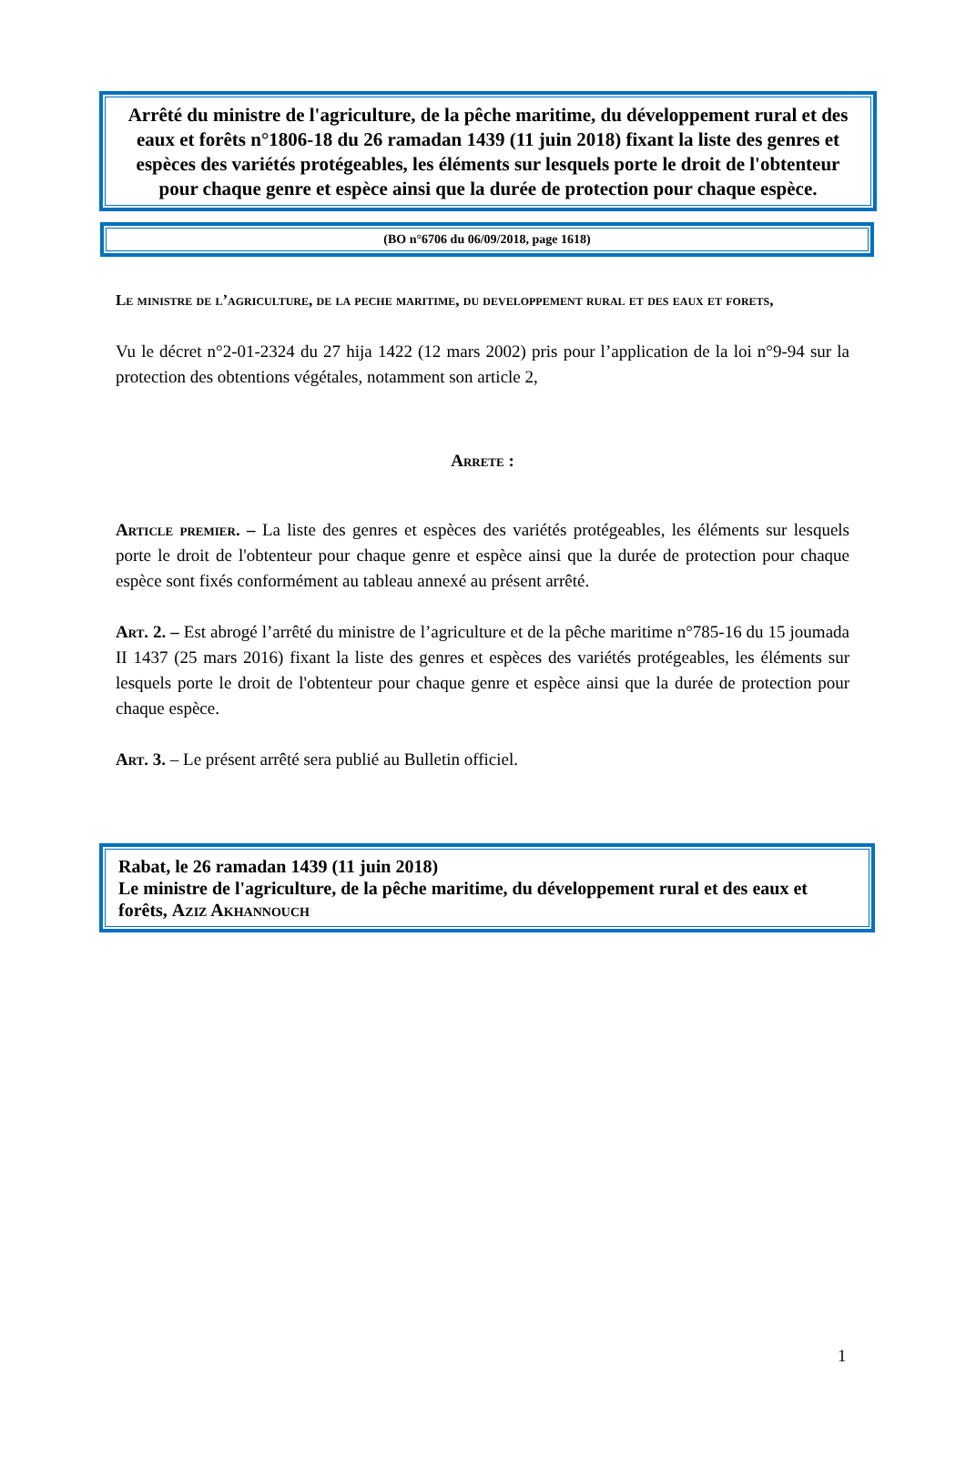Arrêté du ministre de l'agriculture, de la pêche maritime, du développement rural et des eaux et forêts n°1806-18 du 26 ramadan 1439 (11 juin 2018) fixant la liste des genres et espèces des variétés protégeables, les éléments sur lesquels porte le droit de l'obtenteur pour chaque genre et espèce ainsi que la durée de protection pour chaque espèce.
(BO n°6706 du 06/09/2018, page 1618)
Le ministre de l’agriculture, de la peche maritime, du developpement rural et des eaux et forets,
Vu le décret n°2-01-2324 du 27 hija 1422 (12 mars 2002) pris pour l’application de la loi n°9-94 sur la protection des obtentions végétales, notamment son article 2,
Arrete :
Article premier. – La liste des genres et espèces des variétés protégeables, les éléments sur lesquels porte le droit de l'obtenteur pour chaque genre et espèce ainsi que la durée de protection pour chaque espèce sont fixés conformément au tableau annexé au présent arrêté.
Art. 2. – Est abrogé l’arrêté du ministre de l’agriculture et de la pêche maritime n°785-16 du 15 joumada II 1437 (25 mars 2016) fixant la liste des genres et espèces des variétés protégeables, les éléments sur lesquels porte le droit de l'obtenteur pour chaque genre et espèce ainsi que la durée de protection pour chaque espèce.
Art. 3. – Le présent arrêté sera publié au Bulletin officiel.
Rabat, le 26 ramadan 1439 (11 juin 2018)
Le ministre de l'agriculture, de la pêche maritime, du développement rural et des eaux et forêts, Aziz Akhannouch
1